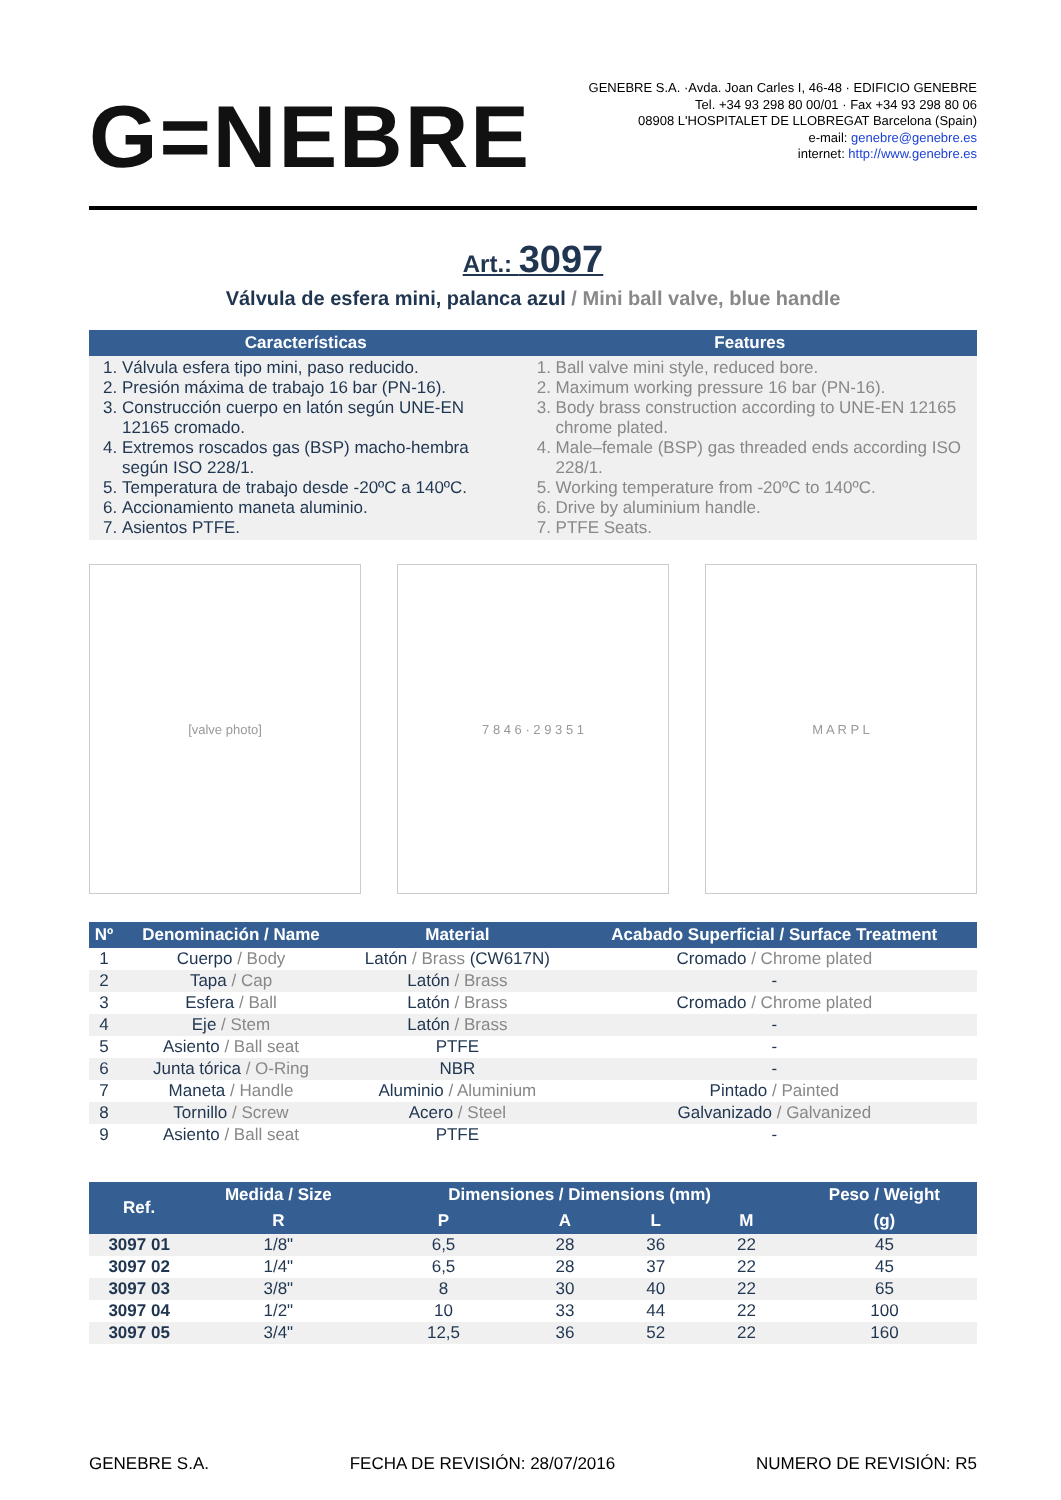G=NEBRE
GENEBRE S.A. ·Avda. Joan Carles I, 46-48 · EDIFICIO GENEBRE
Tel. +34 93 298 80 00/01 · Fax +34 93 298 80 06
08908 L'HOSPITALET DE LLOBREGAT Barcelona (Spain)
e-mail: genebre@genebre.es
internet: http://www.genebre.es
Art.: 3097
Válvula de esfera mini, palanca azul / Mini ball valve, blue handle
| Características | Features |
| --- | --- |
| 1. Válvula esfera tipo mini, paso reducido. 2. Presión máxima de trabajo 16 bar (PN-16). 3. Construcción cuerpo en latón según UNE-EN 12165 cromado. 4. Extremos roscados gas (BSP) macho-hembra según ISO 228/1. 5. Temperatura de trabajo desde -20ºC a 140ºC. 6. Accionamiento maneta aluminio. 7. Asientos PTFE. | 1. Ball valve mini style, reduced bore. 2. Maximum working pressure 16 bar (PN-16). 3. Body brass construction according to UNE-EN 12165 chrome plated. 4. Male–female (BSP) gas threaded ends according ISO 228/1. 5. Working temperature from -20ºC to 140ºC. 6. Drive by aluminium handle. 7. PTFE Seats. |
[valve photo] 7 8 4 6 · 2 9 3 5 1 M A R P L
| Nº | Denominación / Name | Material | Acabado Superficial / Surface Treatment |
| --- | --- | --- | --- |
| 1 | Cuerpo / Body | Latón / Brass (CW617N) | Cromado / Chrome plated |
| 2 | Tapa / Cap | Latón / Brass | - |
| 3 | Esfera / Ball | Latón / Brass | Cromado / Chrome plated |
| 4 | Eje / Stem | Latón / Brass | - |
| 5 | Asiento / Ball seat | PTFE | - |
| 6 | Junta tórica / O-Ring | NBR | - |
| 7 | Maneta / Handle | Aluminio / Aluminium | Pintado / Painted |
| 8 | Tornillo / Screw | Acero / Steel | Galvanizado / Galvanized |
| 9 | Asiento / Ball seat | PTFE | - |
| Ref. | Medida / Size | Dimensiones / Dimensions (mm) | | | | Peso / Weight |
| --- | --- | --- | --- | --- | --- | --- |
| | R | P | A | L | M | (g) |
| 3097 01 | 1/8" | 6,5 | 28 | 36 | 22 | 45 |
| 3097 02 | 1/4" | 6,5 | 28 | 37 | 22 | 45 |
| 3097 03 | 3/8" | 8 | 30 | 40 | 22 | 65 |
| 3097 04 | 1/2" | 10 | 33 | 44 | 22 | 100 |
| 3097 05 | 3/4" | 12,5 | 36 | 52 | 22 | 160 |
GENEBRE S.A. FECHA DE REVISIÓN: 28/07/2016 NUMERO DE REVISIÓN: R5